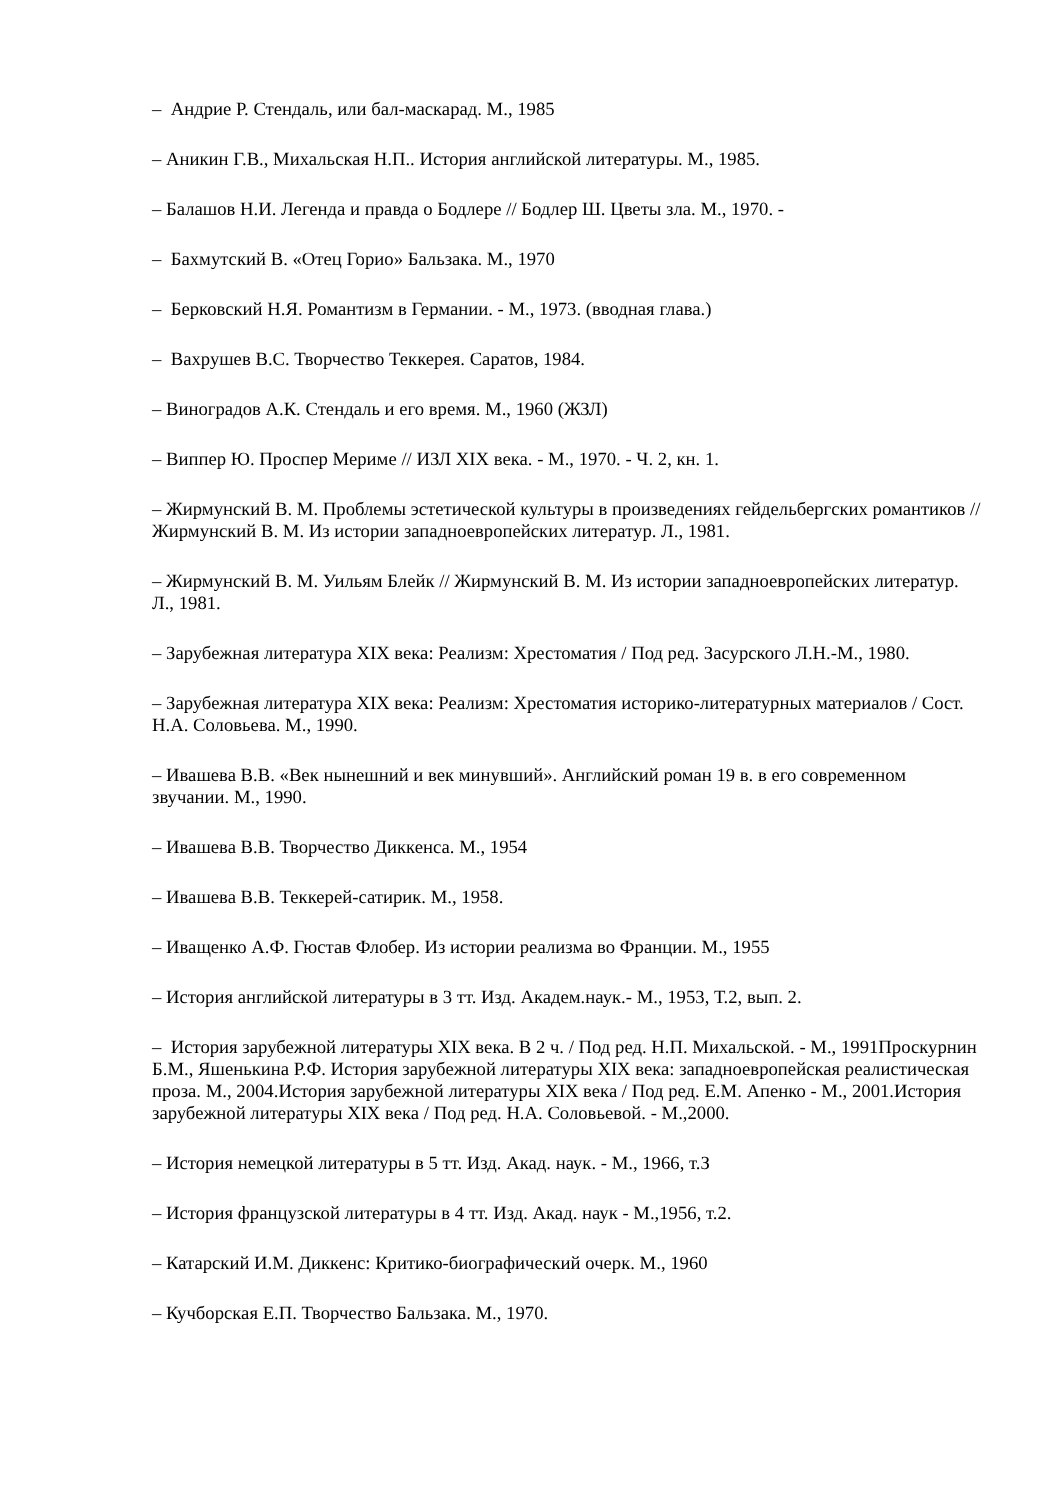– Андрие Р. Стендаль, или бал-маскарад. М., 1985
– Аникин Г.В., Михальская Н.П.. История английской литературы. М., 1985.
– Балашов Н.И. Легенда и правда о Бодлере // Бодлер Ш. Цветы зла. М., 1970. -
– Бахмутский В. «Отец Горио» Бальзака. М., 1970
– Берковский Н.Я. Романтизм в Германии. - М., 1973. (вводная глава.)
– Вахрушев В.С. Творчество Теккерея. Саратов, 1984.
– Виноградов А.К. Стендаль и его время. М., 1960 (ЖЗЛ)
– Виппер Ю. Проспер Мериме // ИЗЛ XIX века. - М., 1970. - Ч. 2, кн. 1.
– Жирмунский В. М. Проблемы эстетической культуры в произведениях гейдельбергских романтиков // Жирмунский В. М. Из истории западноевропейских литератур. Л., 1981.
– Жирмунский В. М. Уильям Блейк // Жирмунский В. М. Из истории западноевропейских литератур. Л., 1981.
– Зарубежная литература XIX века: Реализм: Хрестоматия / Под ред. Засурского Л.Н.-М., 1980.
– Зарубежная литература XIX века: Реализм: Хрестоматия историко-литературных материалов / Сост. Н.А. Соловьева. М., 1990.
– Ивашева В.В. «Век нынешний и век минувший». Английский роман 19 в. в его современном звучании. М., 1990.
– Ивашева В.В. Творчество Диккенса. М., 1954
– Ивашева В.В. Теккерей-сатирик. М., 1958.
– Иващенко А.Ф. Гюстав Флобер. Из истории реализма во Франции. М., 1955
– История английской литературы в 3 тт. Изд. Академ.наук.- М., 1953, Т.2, вып. 2.
– История зарубежной литературы XIX века. В 2 ч. / Под ред. Н.П. Михальской. - М., 1991Проскурнин Б.М., Яшенькина Р.Ф. История зарубежной литературы XIX века: западноевропейская реалистическая проза. М., 2004.История зарубежной литературы XIX века / Под ред. Е.М. Апенко - М., 2001.История зарубежной литературы XIX века / Под ред. Н.А. Соловьевой. - М.,2000.
– История немецкой литературы в 5 тт. Изд. Акад. наук. - М., 1966, т.З
– История французской литературы в 4 тт. Изд. Акад. наук - М.,1956, т.2.
– Катарский И.М. Диккенс: Критико-биографический очерк. М., 1960
– Кучборская Е.П. Творчество Бальзака. М., 1970.